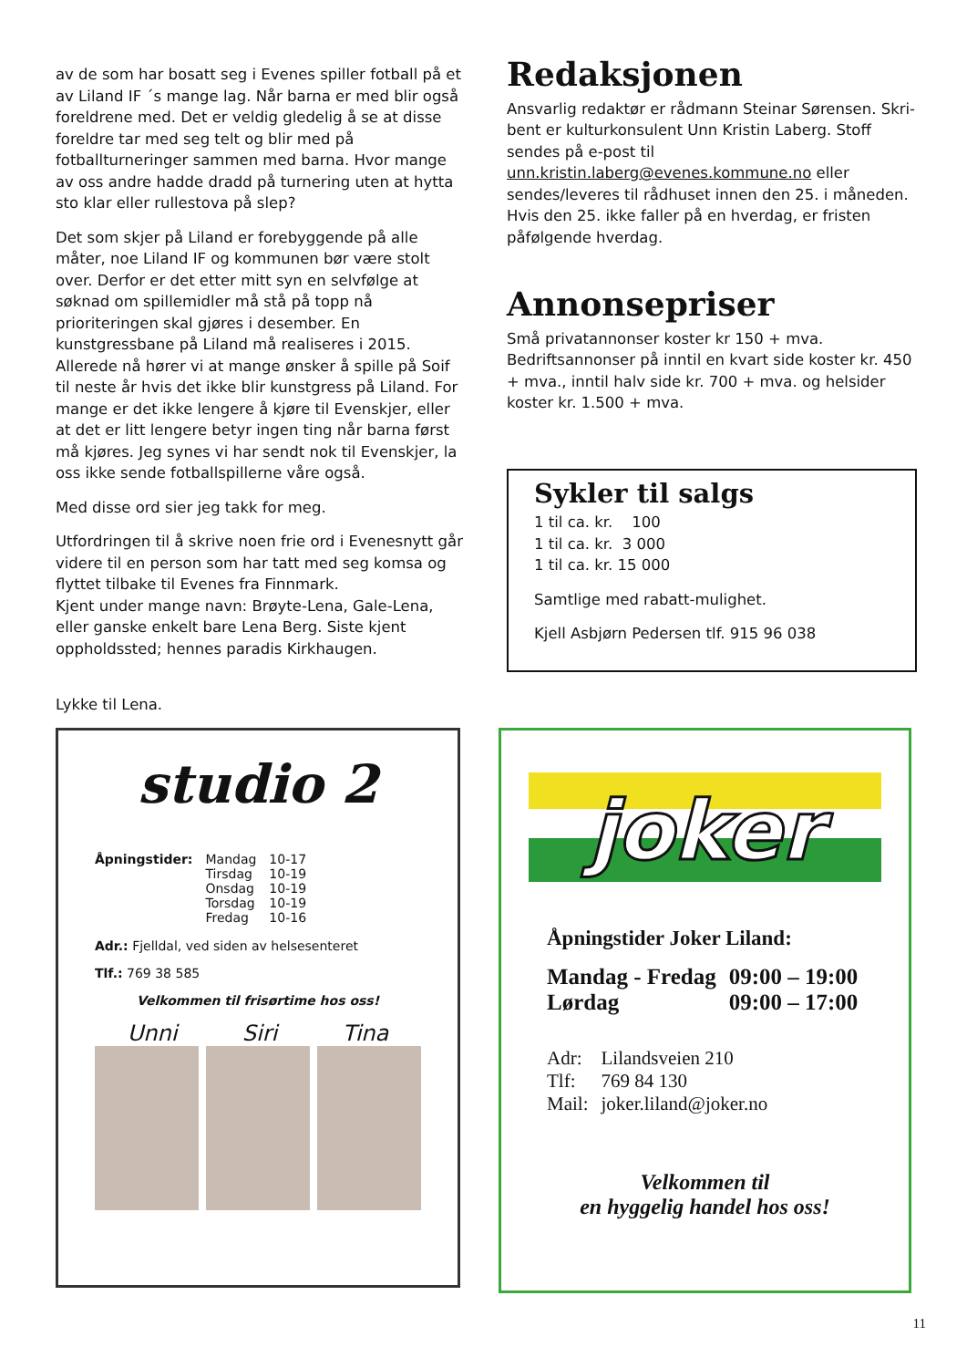av de som har bosatt seg i Evenes spiller fotball på et av Liland IF ´s mange lag. Når barna er med blir også foreldrene med. Det er veldig gledelig å se at disse for­eldre tar med seg telt og blir med på fotballturneringer sammen med barna. Hvor mange av oss andre hadde dradd på turnering uten at hytta sto klar eller rullestova på slep?
Det som skjer på Liland er forebyggende på alle måter, noe Liland IF og kommunen bør være stolt over. Derfor er det etter mitt syn en selvfølge at søknad om spille­midler må stå på topp nå prioriteringen skal gjøres i desember. En kunstgressbane på Liland må realiseres i 2015. Allerede nå hører vi at mange ønsker å spille på Soif til neste år hvis det ikke blir kunstgress på Liland. For mange er det ikke lengere å kjøre til Evenskjer, eller at det er litt lengere betyr ingen ting når barna først må kjøres. Jeg synes vi har sendt nok til Evenskjer, la oss ikke sende fotballspillerne våre også.
Med disse ord sier jeg takk for meg.
Utfordringen til å skrive noen frie ord i Evenesnytt går vi­dere til en person som har tatt med seg komsa og flyttet tilbake til Evenes fra Finnmark.
Kjent under mange navn: Brøyte-Lena, Gale-Lena, eller ganske enkelt bare Lena Berg. Siste kjent oppholdssted; hennes paradis Kirkhaugen.
Lykke til Lena.
Redaksjonen
Ansvarlig redaktør er rådmann Steinar Sørensen. Skri­bent er kulturkonsulent Unn Kristin Laberg. Stoff sendes på e-post til unn.kristin.laberg@evenes.kommune.no eller sendes/leveres til rådhuset innen den 25. i måne­den. Hvis den 25. ikke faller på en hverdag, er fristen påfølgende hverdag.
Annonsepriser
Små privatannonser koster kr 150 + mva.
Bedriftsannonser på inntil en kvart side koster kr. 450 + mva., inntil halv side kr. 700 + mva. og helsider koster kr. 1.500 + mva.
Sykler til salgs
1 til ca. kr. 100
1 til ca. kr. 3 000
1 til ca. kr. 15 000
Samtlige med rabatt-mulighet.
Kjell Asbjørn Pedersen tlf. 915 96 038
studio 2
| Åpningstider: | Mandag Tirsdag Onsdag Torsdag Fredag | 10-17 10-19 10-19 10-19 10-16 |
Adr.: Fjelldal, ved siden av helsesenteret
Tlf.: 769 38 585
Velkommen til frisørtime hos oss!
Unni Siri Tina
joker
Åpningstider Joker Liland:
| Mandag - Fredag | 09:00 – 19:00 |
| Lørdag | 09:00 – 17:00 |
| Adr: | Lilandsveien 210 |
| Tlf: | 769 84 130 |
| Mail: | joker.liland@joker.no |
Velkommen til
en hyggelig handel hos oss!
11